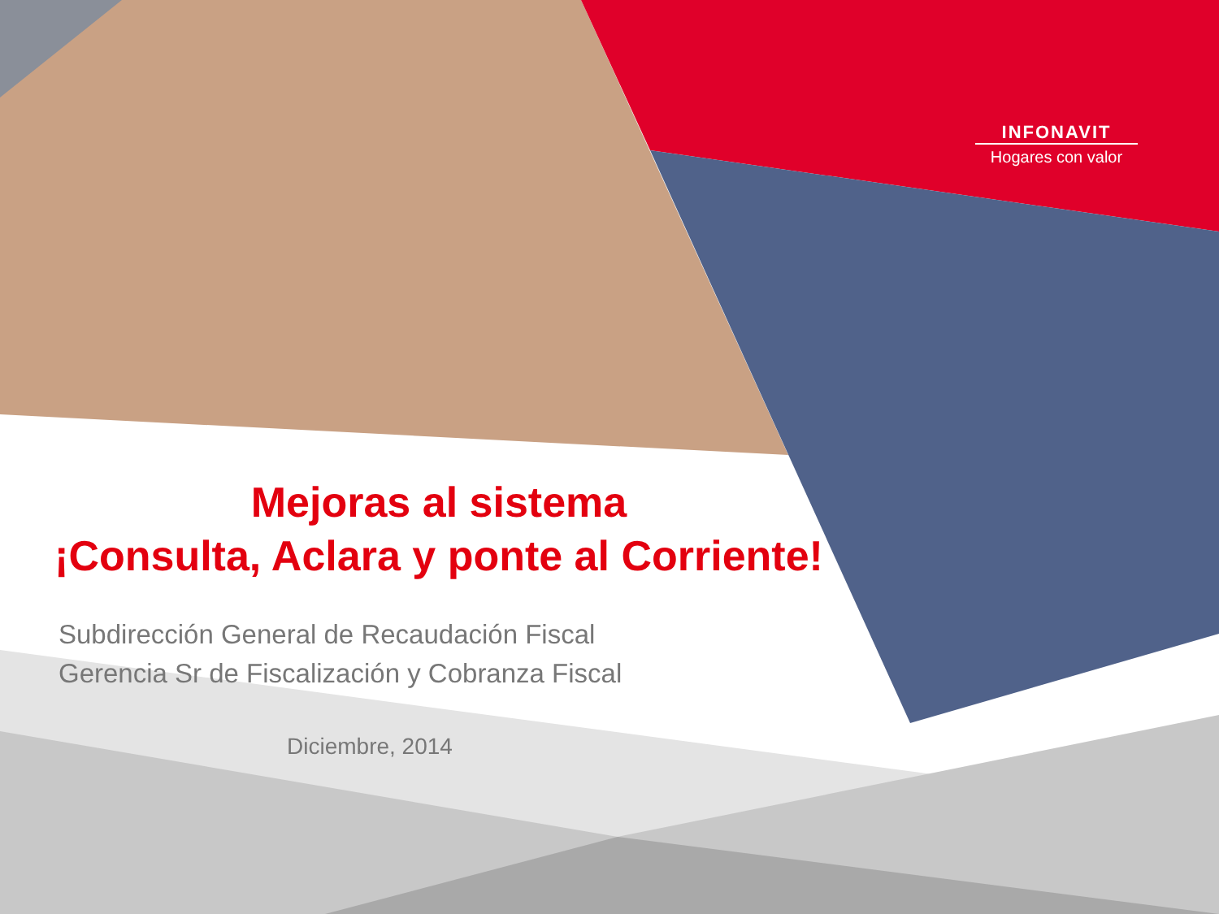INFONAVIT
Hogares con valor
Mejoras al sistema
¡Consulta, Aclara y ponte al Corriente!
Subdirección General de Recaudación Fiscal
Gerencia Sr de Fiscalización y Cobranza Fiscal
Diciembre, 2014